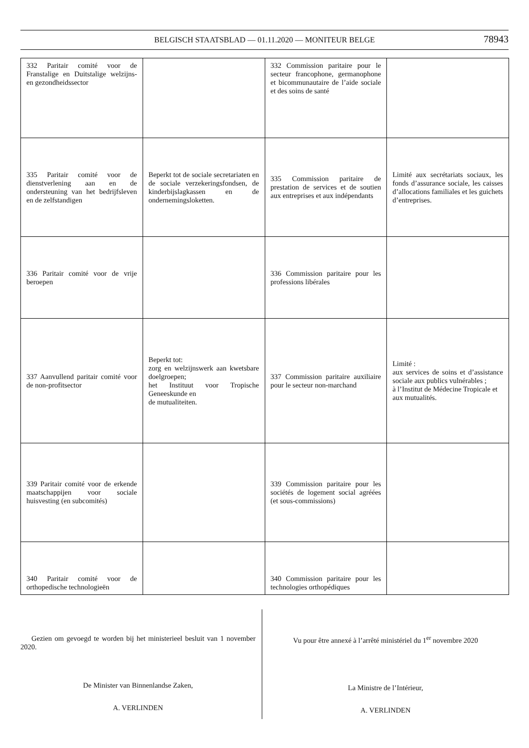BELGISCH STAATSBLAD — 01.11.2020 — MONITEUR BELGE 78943
| 332 Paritair comité voor de Franstalige en Duitstalige welzijns- en gezondheidssector | | 332 Commission paritaire pour le secteur francophone, germanophone et bicommunautaire de l’aide sociale et des soins de santé | |
| 335 Paritair comité voor de dienstverlening aan en de ondersteuning van het bedrijfsleven en de zelfstandigen | Beperkt tot de sociale secretariaten en de sociale verzekeringsfondsen, de kinderbijslagkassen en de ondernemingsloketten. | 335 Commission paritaire de prestation de services et de soutien aux entreprises et aux indépendants | Limité aux secrétariats sociaux, les fonds d’assurance sociale, les caisses d’allocations familiales et les guichets d’entreprises. |
| 336 Paritair comité voor de vrije beroepen | | 336 Commission paritaire pour les professions libérales | |
| 337 Aanvullend paritair comité voor de non-profitsector | Beperkt tot: zorg en welzijnswerk aan kwetsbare doelgroepen; het Instituut voor Tropische Geneeskunde en de mutualiteiten. | 337 Commission paritaire auxiliaire pour le secteur non-marchand | Limité : aux services de soins et d’assistance sociale aux publics vulnérables ; à l’Institut de Médecine Tropicale et aux mutualités. |
| 339 Paritair comité voor de erkende maatschappijen voor sociale huisvesting (en subcomités) | | 339 Commission paritaire pour les sociétés de logement social agréées (et sous-commissions) | |
| 340 Paritair comité voor de orthopedische technologieën | | 340 Commission paritaire pour les technologies orthopédiques | |
Gezien om gevoegd te worden bij het ministerieel besluit van 1 november 2020.
De Minister van Binnenlandse Zaken,
A. VERLINDEN
Vu pour être annexé à l’arrêté ministériel du 1<sup>er</sup> novembre 2020
La Ministre de l’Intérieur,
A. VERLINDEN